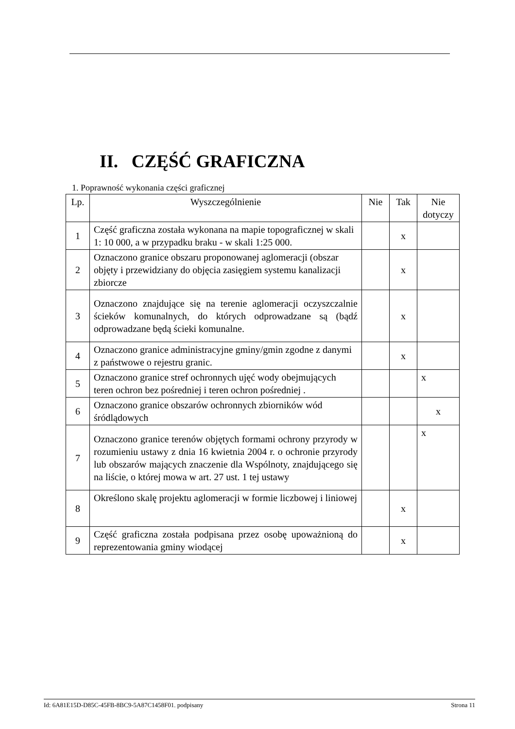II. CZĘŚĆ GRAFICZNA
1. Poprawność wykonania części graficznej
| Lp. | Wyszczególnienie | Nie | Tak | Nie dotyczy |
| --- | --- | --- | --- | --- |
| 1 | Część graficzna została wykonana na mapie topograficznej w skali 1: 10 000, a w przypadku braku - w skali 1:25 000. | | x | |
| 2 | Oznaczono granice obszaru proponowanej aglomeracji (obszar objęty i przewidziany do objęcia zasięgiem systemu kanalizacji zbiorcze | | x | |
| 3 | Oznaczono znajdujące się na terenie aglomeracji oczyszczalnie ścieków komunalnych, do których odprowadzane są (bądź odprowadzane będą ścieki komunalne. | | x | |
| 4 | Oznaczono granice administracyjne gminy/gmin zgodne z danymi z państwowe o rejestru granic. | | x | |
| 5 | Oznaczono granice stref ochronnych ujęć wody obejmujących teren ochron bez pośredniej i teren ochron pośredniej . | | | x |
| 6 | Oznaczono granice obszarów ochronnych zbiorników wód śródlądowych | | | x |
| 7 | Oznaczono granice terenów objętych formami ochrony przyrody w rozumieniu ustawy z dnia 16 kwietnia 2004 r. o ochronie przyrody lub obszarów mających znaczenie dla Wspólnoty, znajdującego się na liście, o której mowa w art. 27 ust. 1 tej ustawy | | | x |
| 8 | Określono skalę projektu aglomeracji w formie liczbowej i liniowej | | x | |
| 9 | Część graficzna została podpisana przez osobę upoważnioną do reprezentowania gminy wiodącej | | x | |
Id: 6A81E15D-D85C-45FB-8BC9-5A87C1458F01. podpisany Strona 11